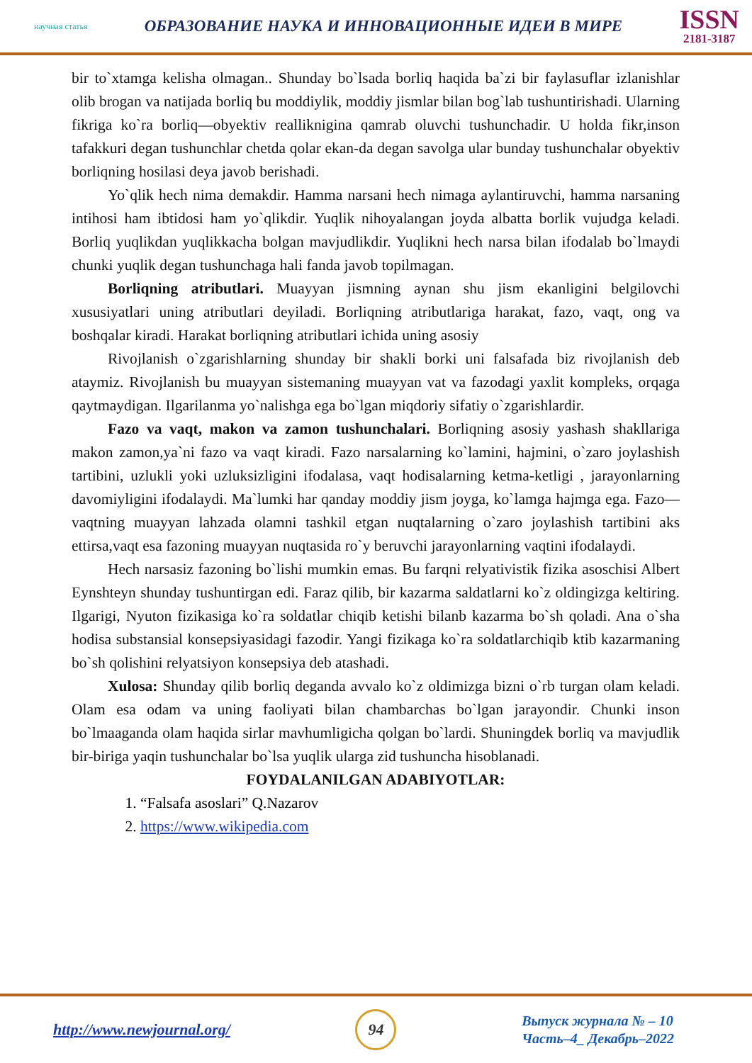научная статья ОБРАЗОВАНИЕ НАУКА И ИННОВАЦИОННЫЕ ИДЕИ В МИРЕ
ISSN
2181-3187
bir to`xtamga kelisha olmagan.. Shunday bo`lsada borliq haqida ba`zi bir faylasuflar izlanishlar olib brogan va natijada borliq bu moddiylik, moddiy jismlar bilan bog`lab tushuntirishadi. Ularning fikriga ko`ra borliq—obyektiv realliknigina qamrab oluvchi tushunchadir. U holda fikr,inson tafakkuri degan tushunchlar chetda qolar ekan-da degan savolga ular bunday tushunchalar obyektiv borliqning hosilasi deya javob berishadi.
Yo`qlik hech nima demakdir. Hamma narsani hech nimaga aylantiruvchi, hamma narsaning intihosi ham ibtidosi ham yo`qlikdir. Yuqlik nihoyalangan joyda albatta borlik vujudga keladi. Borliq yuqlikdan yuqlikkacha bolgan mavjudlikdir. Yuqlikni hech narsa bilan ifodalab bo`lmaydi chunki yuqlik degan tushunchaga hali fanda javob topilmagan.
Borliqning atributlari. Muayyan jismning aynan shu jism ekanligini belgilovchi xususiyatlari uning atributlari deyiladi. Borliqning atributlariga harakat, fazo, vaqt, ong va boshqalar kiradi. Harakat borliqning atributlari ichida uning asosiy
Rivojlanish o`zgarishlarning shunday bir shakli borki uni falsafada biz rivojlanish deb ataymiz. Rivojlanish bu muayyan sistemaning muayyan vat va fazodagi yaxlit kompleks, orqaga qaytmaydigan. Ilgarilanma yo`nalishga ega bo`lgan miqdoriy sifatiy o`zgarishlardir.
Fazo va vaqt, makon va zamon tushunchalari. Borliqning asosiy yashash shakllariga makon zamon,ya`ni fazo va vaqt kiradi. Fazo narsalarning ko`lamini, hajmini, o`zaro joylashish tartibini, uzlukli yoki uzluksizligini ifodalasa, vaqt hodisalarning ketma-ketligi , jarayonlarning davomiyligini ifodalaydi. Ma`lumki har qanday moddiy jism joyga, ko`lamga hajmga ega. Fazo—vaqtning muayyan lahzada olamni tashkil etgan nuqtalarning o`zaro joylashish tartibini aks ettirsa,vaqt esa fazoning muayyan nuqtasida ro`y beruvchi jarayonlarning vaqtini ifodalaydi.
Hech narsasiz fazoning bo`lishi mumkin emas. Bu farqni relyativistik fizika asoschisi Albert Eynshteyn shunday tushuntirgan edi. Faraz qilib, bir kazarma saldatlarni ko`z oldingizga keltiring. Ilgarigi, Nyuton fizikasiga ko`ra soldatlar chiqib ketishi bilanb kazarma bo`sh qoladi. Ana o`sha hodisa substansial konsepsiyasidagi fazodir. Yangi fizikaga ko`ra soldatlarchiqib ktib kazarmaning bo`sh qolishini relyatsiyon konsepsiya deb atashadi.
Xulosa: Shunday qilib borliq deganda avvalo ko`z oldimizga bizni o`rb turgan olam keladi. Olam esa odam va uning faoliyati bilan chambarchas bo`lgan jarayondir. Chunki inson bo`lmaaganda olam haqida sirlar mavhumligicha qolgan bo`lardi. Shuningdek borliq va mavjudlik bir-biriga yaqin tushunchalar bo`lsa yuqlik ularga zid tushuncha hisoblanadi.
FOYDALANILGAN ADABIYOTLAR:
1. “Falsafa asoslari” Q.Nazarov
2. https://www.wikipedia.com
http://www.newjournal.org/
94
Выпуск журнала № – 10
Часть–4_ Декабрь–2022